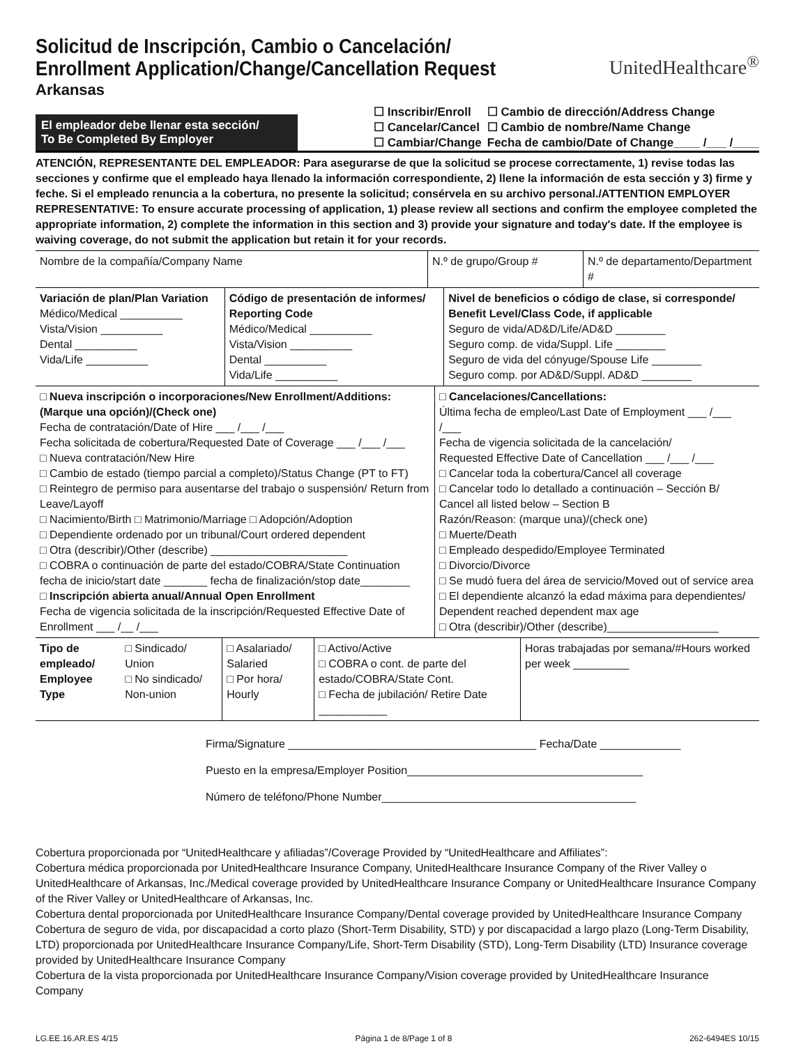Solicitud de Inscripción, Cambio o Cancelación/
Enrollment Application/Change/Cancellation Request
Arkansas
UnitedHealthcare<sup>®</sup>
El empleador debe llenar esta sección/
To Be Completed By Employer
☐ Inscribir/Enroll
☐ Cancelar/Cancel
☐ Cambiar/Change
☐ Cambio de dirección/Address Change
☐ Cambio de nombre/Name Change
Fecha de cambio/Date of Change____ /___ /____
ATENCIÓN, REPRESENTANTE DEL EMPLEADOR: Para asegurarse de que la solicitud se procese correctamente, 1) revise todas las secciones y confirme que el empleado haya llenado la información correspondiente, 2) llene la información de esta sección y 3) firme y feche. Si el empleado renuncia a la cobertura, no presente la solicitud; consérvela en su archivo personal./ATTENTION EMPLOYER REPRESENTATIVE: To ensure accurate processing of application, 1) please review all sections and confirm the employee completed the appropriate information, 2) complete the information in this section and 3) provide your signature and today's date. If the employee is waiving coverage, do not submit the application but retain it for your records.
| Nombre de la compañía/Company Name | N.º de grupo/Group # | N.º de departamento/Department # |
| Variación de plan/Plan Variation Médico/Medical __________ Vista/Vision __________ Dental __________ Vida/Life __________ | Código de presentación de informes/ Reporting Code Médico/Medical __________ Vista/Vision __________ Dental __________ Vida/Life __________ | Nivel de beneficios o código de clase, si corresponde/ Benefit Level/Class Code, if applicable Seguro de vida/AD&D/Life/AD&D ________ Seguro comp. de vida/Suppl. Life ________ Seguro de vida del cónyuge/Spouse Life ________ Seguro comp. por AD&D/Suppl. AD&D ________ |
| □ Nueva inscripción o incorporaciones/New Enrollment/Additions: (Marque una opción)/(Check one) Fecha de contratación/Date of Hire ___ /___ /___ Fecha solicitada de cobertura/Requested Date of Coverage ___ /___ /___ □ Nueva contratación/New Hire □ Cambio de estado (tiempo parcial a completo)/Status Change (PT to FT) □ Reintegro de permiso para ausentarse del trabajo o suspensión/ Return from Leave/Layoff □ Nacimiento/Birth □ Matrimonio/Marriage □ Adopción/Adoption □ Dependiente ordenado por un tribunal/Court ordered dependent □ Otra (describir)/Other (describe) ______________________ □ COBRA o continuación de parte del estado/COBRA/State Continuation fecha de inicio/start date _______ fecha de finalización/stop date________ □ Inscripción abierta anual/Annual Open Enrollment Fecha de vigencia solicitada de la inscripción/Requested Effective Date of Enrollment ___ /__ /___ | □ Cancelaciones/Cancellations: Última fecha de empleo/Last Date of Employment ___ /___ /___ Fecha de vigencia solicitada de la cancelación/ Requested Effective Date of Cancellation ___ /___ /___ □ Cancelar toda la cobertura/Cancel all coverage □ Cancelar todo lo detallado a continuación – Sección B/ Cancel all listed below – Section B Razón/Reason: (marque una)/(check one) □ Muerte/Death □ Empleado despedido/Employee Terminated □ Divorcio/Divorce □ Se mudó fuera del área de servicio/Moved out of service area □ El dependiente alcanzó la edad máxima para dependientes/ Dependent reached dependent max age □ Otra (describir)/Other (describe)__________________ |
| Tipo de empleado/ Employee Type | □ Sindicado/ Union □ No sindicado/ Non-union | □ Asalariado/ Salaried □ Por hora/ Hourly | □ Activo/Active □ COBRA o cont. de parte del estado/COBRA/State Cont. □ Fecha de jubilación/ Retire Date ___________ | Horas trabajadas por semana/#Hours worked per week _________ |
Firma/Signature ________________________________________ Fecha/Date _____________
Puesto en la empresa/Employer Position______________________________________
Número de teléfono/Phone Number_________________________________________
Cobertura proporcionada por “UnitedHealthcare y afiliadas”/Coverage Provided by “UnitedHealthcare and Affiliates”:
Cobertura médica proporcionada por UnitedHealthcare Insurance Company, UnitedHealthcare Insurance Company of the River Valley o UnitedHealthcare of Arkansas, Inc./Medical coverage provided by UnitedHealthcare Insurance Company or UnitedHealthcare Insurance Company of the River Valley or UnitedHealthcare of Arkansas, Inc.
Cobertura dental proporcionada por UnitedHealthcare Insurance Company/Dental coverage provided by UnitedHealthcare Insurance Company
Cobertura de seguro de vida, por discapacidad a corto plazo (Short-Term Disability, STD) y por discapacidad a largo plazo (Long-Term Disability, LTD) proporcionada por UnitedHealthcare Insurance Company/Life, Short-Term Disability (STD), Long-Term Disability (LTD) Insurance coverage provided by UnitedHealthcare Insurance Company
Cobertura de la vista proporcionada por UnitedHealthcare Insurance Company/Vision coverage provided by UnitedHealthcare Insurance Company
LG.EE.16.AR.ES 4/15 Página 1 de 8/Page 1 of 8 262-6494ES 10/15